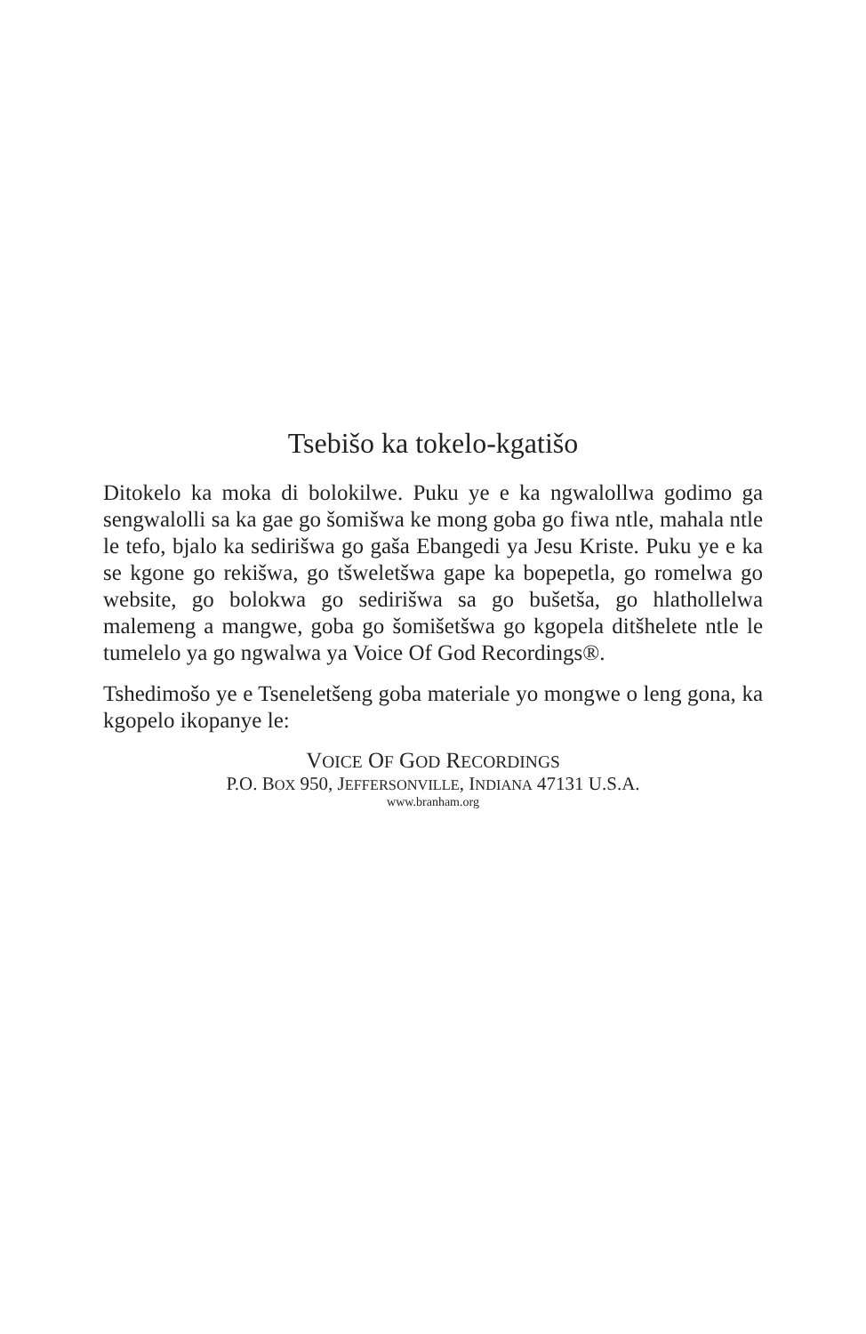Tsebišo ka tokelo-kgatišo
Ditokelo ka moka di bolokilwe. Puku ye e ka ngwalollwa godimo ga sengwalolli sa ka gae go šomišwa ke mong goba go fiwa ntle, mahala ntle le tefo, bjalo ka sedirišwa go gaša Ebangedi ya Jesu Kriste. Puku ye e ka se kgone go rekišwa, go tšweletšwa gape ka bopepetla, go romelwa go website, go bolokwa go sedirišwa sa go bušetša, go hlathollelwa malemeng a mangwe, goba go šomišetšwa go kgopela ditšhelete ntle le tumelelo ya go ngwalwa ya Voice Of God Recordings®.
Tshedimošo ye e Tseneletšeng goba materiale yo mongwe o leng gona, ka kgopelo ikopanye le:
VOICE OF GOD RECORDINGS
P.O. BOX 950, JEFFERSONVILLE, INDIANA 47131 U.S.A.
www.branham.org